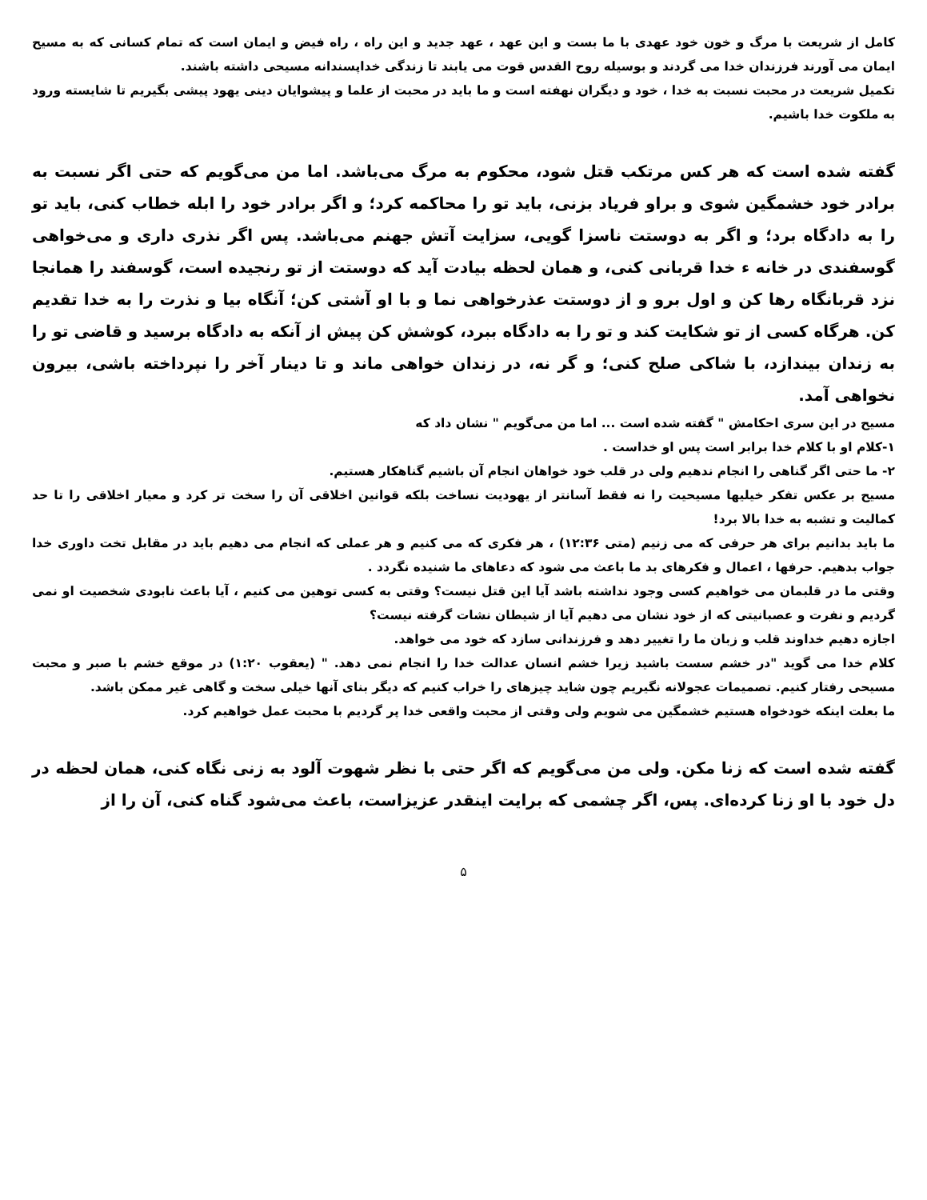کامل از شریعت با مرگ و خون خود عهدی با ما بست و این عهد ، عهد جدید و این راه ، راه فیض و ایمان است که تمام کسانی که به مسیح ایمان می آورند فرزندان خدا می گردند و بوسیله روح القدس قوت می یابند تا زندگی خداپسندانه مسیحی داشته باشند.
تکمیل شریعت در محبت نسبت به خدا ، خود و دیگران نهفته است و ما باید در محبت از علما و پیشوایان دینی یهود پیشی بگیریم تا شایسته ورود به ملکوت خدا باشیم.
گفته شده است که هر کس مرتکب قتل شود، محکوم به مرگ می‌باشد. اما من می‌گویم که حتی اگر نسبت به برادر خود خشمگین شوی و براو فریاد بزنی، باید تو را محاکمه کرد؛ و اگر برادر خود را ابله خطاب کنی، باید تو را به دادگاه برد؛ و اگر به دوستت ناسزا گویی، سزایت آتش جهنم می‌باشد. پس اگر نذری داری و می‌خواهی گوسفندی در خانه ء خدا قربانی کنی، و همان لحظه بیادت آید که دوستت از تو رنجیده است، گوسفند را همانجا نزد قربانگاه رها کن و اول برو و از دوستت عذرخواهی نما و با او آشتی کن؛ آنگاه بیا و نذرت را به خدا تقدیم کن. هرگاه کسی از تو شکایت کند و تو را به دادگاه ببرد، کوشش کن پیش از آنکه به دادگاه برسید و قاضی تو را به زندان بیندازد، با شاکی صلح کنی؛ و گر نه، در زندان خواهی ماند و تا دینار آخر را نپرداخته باشی، بیرون نخواهی آمد.
مسیح در این سری احکامش " گفته شده است ... اما من می‌گویم " نشان داد که
۱-کلام او با کلام خدا برابر است پس او خداست .
۲- ما حتی اگر گناهی را انجام ندهیم ولی در قلب خود خواهان انجام آن باشیم گناهکار هستیم.
مسیح بر عکس تفکر خیلیها مسیحیت را نه فقط آسانتر از یهودیت نساخت بلکه قوانین اخلاقی آن را سخت تر کرد و معیار اخلاقی را تا حد کمالیت و تشبه به خدا بالا برد!
ما باید بدانیم برای هر حرفی که می زنیم (متی ۱۲:۳۶) ، هر فکری که می کنیم و هر عملی که انجام می دهیم باید در مقابل تخت داوری خدا جواب بدهیم. حرفها ، اعمال و فکرهای بد ما باعث می شود که دعاهای ما شنیده نگردد .
وقتی ما در قلبمان می خواهیم کسی وجود نداشته باشد آیا این قتل نیست؟ وقتی به کسی توهین می کنیم ، آیا باعث نابودی شخصیت او نمی گردیم و نفرت و عصبانیتی که از خود نشان می دهیم آیا از شیطان نشات گرفته نیست؟
اجازه دهیم خداوند قلب و زبان ما را تغییر دهد و فرزندانی سازد که خود می خواهد.
کلام خدا می گوید "در خشم سست باشید زیرا خشم انسان عدالت خدا را انجام نمی دهد. " (یعقوب ۱:۲۰) در موقع خشم با صبر و محبت مسیحی رفتار کنیم. تصمیمات عجولانه نگیریم چون شاید چیزهای را خراب کنیم که دیگر بنای آنها خیلی سخت و گاهی غیر ممکن باشد.
ما بعلت اینکه خودخواه هستیم خشمگین می شویم ولی وقتی از محبت واقعی خدا پر گردیم با محبت عمل خواهیم کرد.
گفته شده است که زنا مکن. ولی من می‌گویم که اگر حتی با نظر شهوت آلود به زنی نگاه کنی، همان لحظه در دل خود با او زنا کرده‌ای. پس، اگر چشمی که برایت اینقدر عزیزاست، باعث می‌شود گناه کنی، آن را از
۵